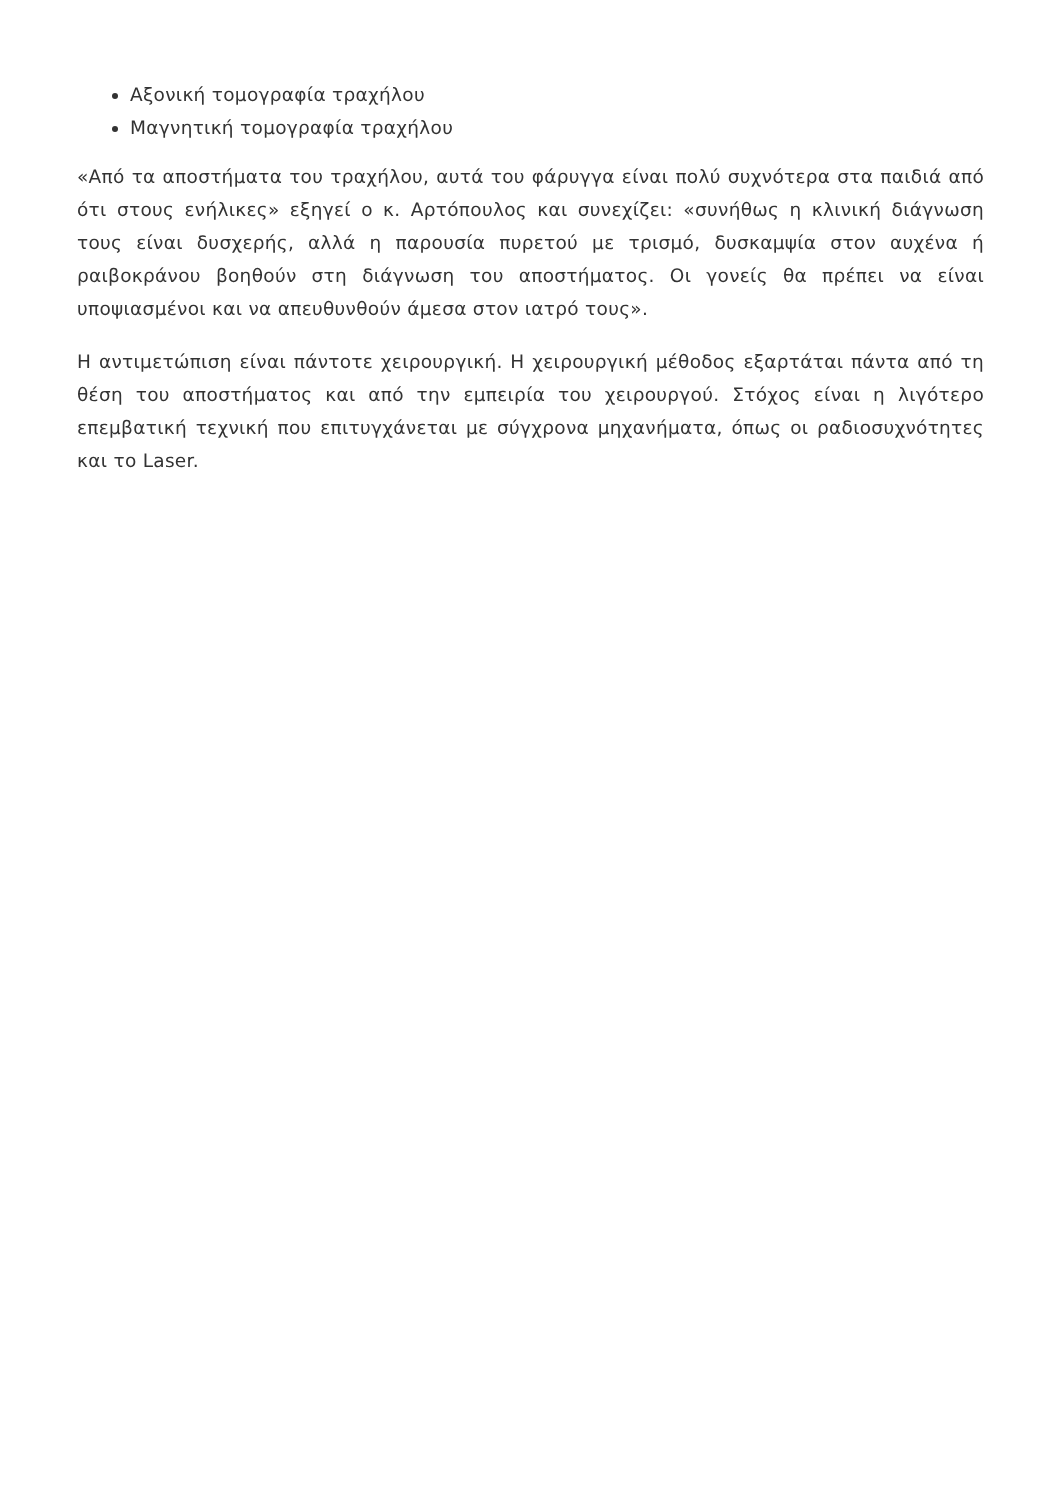Αξονική τομογραφία τραχήλου
Μαγνητική τομογραφία τραχήλου
«Από τα αποστήματα του τραχήλου, αυτά του φάρυγγα είναι πολύ συχνότερα στα παιδιά από ότι στους ενήλικες» εξηγεί ο κ. Αρτόπουλος και συνεχίζει: «συνήθως η κλινική διάγνωση τους είναι δυσχερής, αλλά η παρουσία πυρετού με τρισμό, δυσκαμψία στον αυχένα ή ραιβοκράνου βοηθούν στη διάγνωση του αποστήματος. Οι γονείς θα πρέπει να είναι υποψιασμένοι και να απευθυνθούν άμεσα στον ιατρό τους».
Η αντιμετώπιση είναι πάντοτε χειρουργική. Η χειρουργική μέθοδος εξαρτάται πάντα από τη θέση του αποστήματος και από την εμπειρία του χειρουργού. Στόχος είναι η λιγότερο επεμβατική τεχνική που επιτυγχάνεται με σύγχρονα μηχανήματα, όπως οι ραδιοσυχνότητες και το Laser.